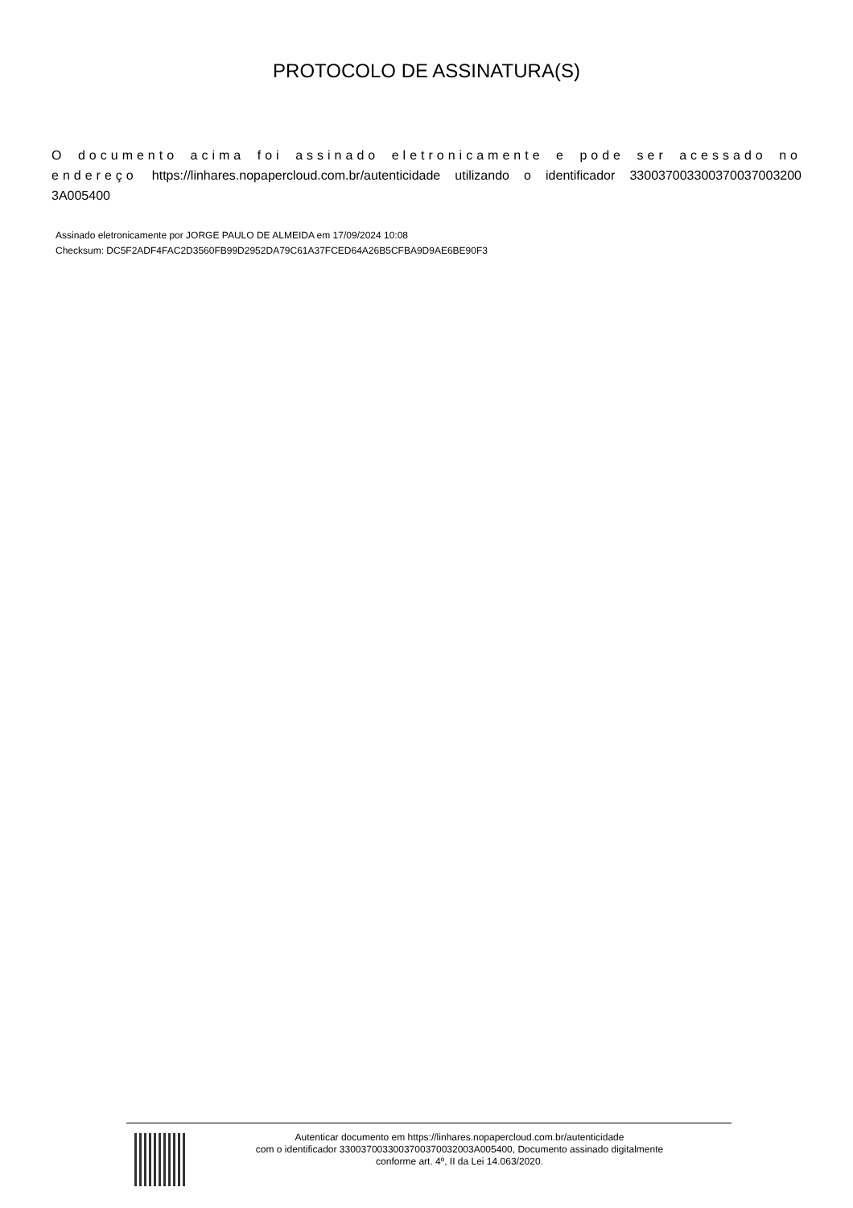PROTOCOLO DE ASSINATURA(S)
O documento acima foi assinado eletronicamente e pode ser acessado no endereço https://linhares.nopapercloud.com.br/autenticidade utilizando o identificador 330037003300370037003200 3A005400
Assinado eletronicamente por JORGE PAULO DE ALMEIDA em 17/09/2024 10:08
Checksum: DC5F2ADF4FAC2D3560FB99D2952DA79C61A37FCED64A26B5CFBA9D9AE6BE90F3
Autenticar documento em https://linhares.nopapercloud.com.br/autenticidade
com o identificador 3300370033003700370032003A005400, Documento assinado digitalmente
conforme art. 4º, II da Lei 14.063/2020.